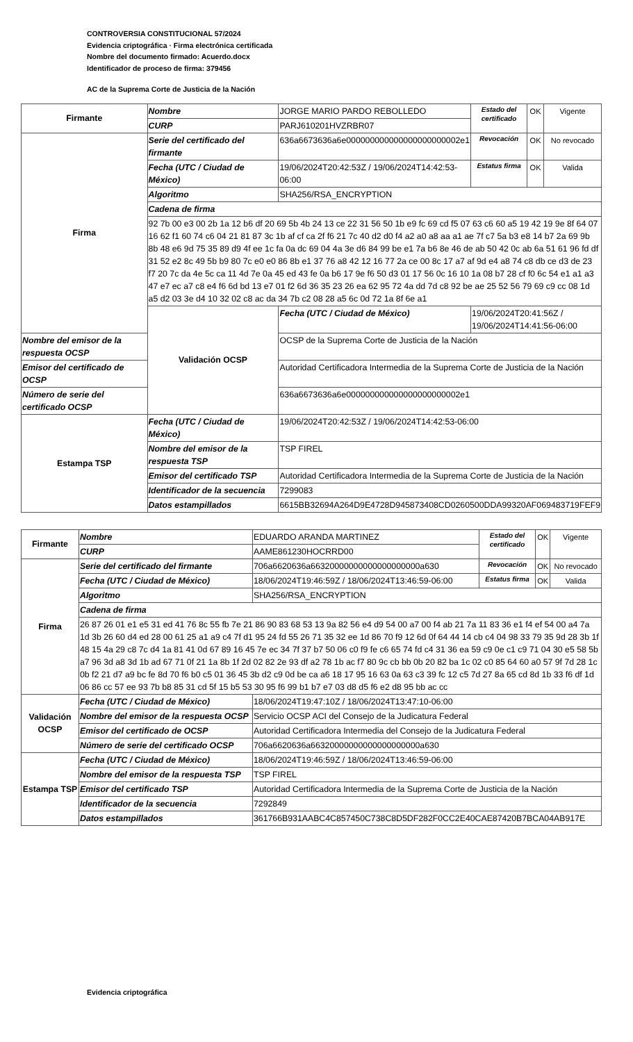CONTROVERSIA CONSTITUCIONAL 57/2024
Evidencia criptográfica · Firma electrónica certificada
Nombre del documento firmado: Acuerdo.docx
Identificador de proceso de firma: 379456
AC de la Suprema Corte de Justicia de la Nación
| Firmante | Nombre | JORGE MARIO PARDO REBOLLEDO | Estado del certificado | OK | Vigente |
| | CURP | PARJ610201HVZRBR07 | | | |
| Firma | Serie del certificado del firmante | 636a6673636a6e000000000000000000000002e1 | Revocación | OK | No revocado |
| | Fecha (UTC / Ciudad de México) | 19/06/2024T20:42:53Z / 19/06/2024T14:42:53-06:00 | Estatus firma | OK | Valida |
| | Algoritmo | SHA256/RSA_ENCRYPTION | | | |
| | Cadena de firma | | | | |
| | 92 7b 00 e3 00 2b 1a 12 b6 df 20 69 5b 4b 24 13 ce 22 31 56 50 1b e9 fc 69 cd f5 07 63 c6 60 a5 19 42 19 9e 8f 64 07 16 62 f1 60 74 c6 04 21 81 87 3c 1b af cf ca 2f f6 21 7c 40 d2 d0 f4 a2 a0 a8 aa a1 ae 7f c7 5a b3 e8 14 b7 2a 69 9b 8b 48 e6 9d 75 35 89 d9 4f ee 1c fa 0a dc 69 04 4a 3e d6 84 99 be e1 7a b6 8e 46 de ab 50 42 0c ab 6a 51 61 96 fd df 31 52 e2 8c 49 5b b9 80 7c e0 e0 86 8b e1 37 76 a8 42 12 16 77 2a ce 00 8c 17 a7 af 9d e4 a8 74 c8 db ce d3 de 23 f7 20 7c da 4e 5c ca 11 4d 7e 0a 45 ed 43 fe 0a b6 17 9e f6 50 d3 01 17 56 0c 16 10 1a 08 b7 28 cf f0 6c 54 e1 a1 a3 47 e7 ec a7 c8 e4 f6 6d bd 13 e7 01 f2 6d 36 35 23 26 ea 62 95 72 4a dd 7d c8 92 be ae 25 52 56 79 69 c9 cc 08 1d a5 d2 03 3e d4 10 32 02 c8 ac da 34 7b c2 08 28 a5 6c 0d 72 1a 8f 6e a1 | | | | |
| | Validación OCSP | Fecha (UTC / Ciudad de México) | 19/06/2024T20:41:56Z / 19/06/2024T14:41:56-06:00 | | |
| Nombre del emisor de la respuesta OCSP | | OCSP de la Suprema Corte de Justicia de la Nación | | | |
| Emisor del certificado de OCSP | | Autoridad Certificadora Intermedia de la Suprema Corte de Justicia de la Nación | | | |
| Número de serie del certificado OCSP | | 636a6673636a6e000000000000000000000002e1 | | | |
| Estampa TSP | Fecha (UTC / Ciudad de México) | 19/06/2024T20:42:53Z / 19/06/2024T14:42:53-06:00 | | | |
| | Nombre del emisor de la respuesta TSP | TSP FIREL | | | |
| | Emisor del certificado TSP | Autoridad Certificadora Intermedia de la Suprema Corte de Justicia de la Nación | | | |
| | Identificador de la secuencia | 7299083 | | | |
| | Datos estampillados | 6615BB32694A264D9E4728D945873408CD0260500DDA99320AF069483719FEF9 | | | |
| Firmante | Nombre | EDUARDO ARANDA MARTINEZ | Estado del certificado | OK | Vigente |
| | CURP | AAME861230HOCRRD00 | | | |
| Firma | Serie del certificado del firmante | 706a6620636a66320000000000000000000a630 | Revocación | OK | No revocado |
| | Fecha (UTC / Ciudad de México) | 18/06/2024T19:46:59Z / 18/06/2024T13:46:59-06:00 | Estatus firma | OK | Valida |
| | Algoritmo | SHA256/RSA_ENCRYPTION | | | |
| | Cadena de firma | | | | |
| | 26 87 26 01 e1 e5 31 ed 41 76 8c 55 fb 7e 21 86 90 83 68 53 13 9a 82 56 e4 d9 54 00 a7 00 f4 ab 21 7a 11 83 36 e1 f4 ef 54 00 a4 7a 1d 3b 26 60 d4 ed 28 00 61 25 a1 a9 c4 7f d1 95 24 fd 55 26 71 35 32 ee 1d 86 70 f9 12 6d 0f 64 44 14 cb c4 04 98 33 79 35 9d 28 3b 1f 48 15 4a 29 c8 7c d4 1a 81 41 0d 67 89 16 45 7e ec 34 7f 37 b7 50 06 c0 f9 fe c6 65 74 fd c4 31 36 ea 59 c9 0e c1 c9 71 04 30 e5 58 5b a7 96 3d a8 3d 1b ad 67 71 0f 21 1a 8b 1f 2d 02 82 2e 93 df a2 78 1b ac f7 80 9c cb bb 0b 20 82 ba 1c 02 c0 85 64 60 a0 57 9f 7d 28 1c 0b f2 21 d7 a9 bc fe 8d 70 f6 b0 c5 01 36 45 3b d2 c9 0d be ca a6 18 17 95 16 63 0a 63 c3 39 fc 12 c5 7d 27 8a 65 cd 8d 1b 33 f6 df 1d 06 86 cc 57 ee 93 7b b8 85 31 cd 5f 15 b5 53 30 95 f6 99 b1 b7 e7 03 d8 d5 f6 e2 d8 95 bb ac cc | | | | |
| Validación OCSP | Fecha (UTC / Ciudad de México) | 18/06/2024T19:47:10Z / 18/06/2024T13:47:10-06:00 | | | |
| | Nombre del emisor de la respuesta OCSP | Servicio OCSP ACI del Consejo de la Judicatura Federal | | | |
| | Emisor del certificado de OCSP | Autoridad Certificadora Intermedia del Consejo de la Judicatura Federal | | | |
| | Número de serie del certificado OCSP | 706a6620636a66320000000000000000000a630 | | | |
| Estampa TSP | Fecha (UTC / Ciudad de México) | 18/06/2024T19:46:59Z / 18/06/2024T13:46:59-06:00 | | | |
| | Nombre del emisor de la respuesta TSP | TSP FIREL | | | |
| | Emisor del certificado TSP | Autoridad Certificadora Intermedia de la Suprema Corte de Justicia de la Nación | | | |
| | Identificador de la secuencia | 7292849 | | | |
| | Datos estampillados | 361766B931AABC4C857450C738C8D5DF282F0CC2E40CAE87420B7BCA04AB917E | | | |
Evidencia criptográfica